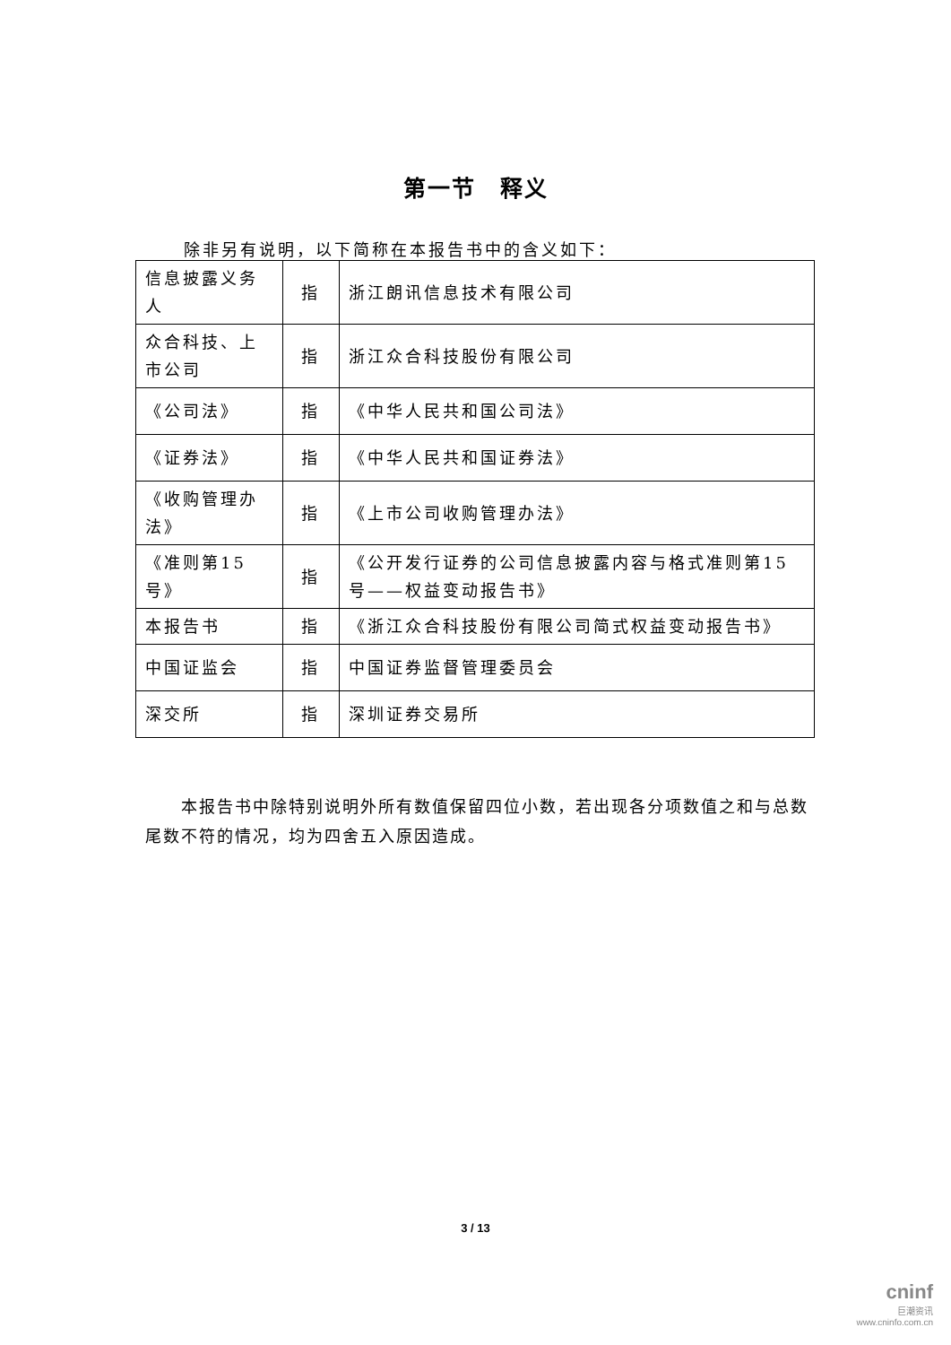第一节　释义
除非另有说明，以下简称在本报告书中的含义如下：
| 信息披露义务人 | 指 | 浙江朗讯信息技术有限公司 |
| 众合科技、上市公司 | 指 | 浙江众合科技股份有限公司 |
| 《公司法》 | 指 | 《中华人民共和国公司法》 |
| 《证券法》 | 指 | 《中华人民共和国证券法》 |
| 《收购管理办法》 | 指 | 《上市公司收购管理办法》 |
| 《准则第15号》 | 指 | 《公开发行证券的公司信息披露内容与格式准则第15号——权益变动报告书》 |
| 本报告书 | 指 | 《浙江众合科技股份有限公司简式权益变动报告书》 |
| 中国证监会 | 指 | 中国证券监督管理委员会 |
| 深交所 | 指 | 深圳证券交易所 |
本报告书中除特别说明外所有数值保留四位小数，若出现各分项数值之和与总数尾数不符的情况，均为四舍五入原因造成。
3 / 13
cninf
巨潮资讯
www.cninfo.com.cn